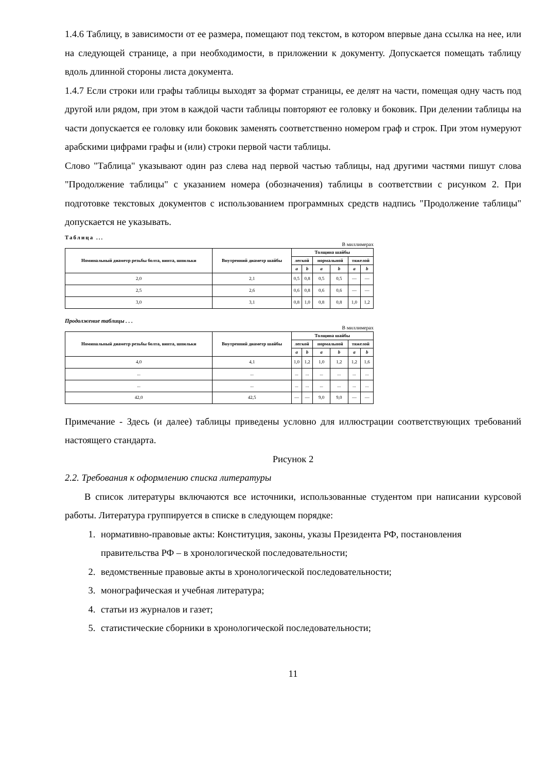1.4.6 Таблицу, в зависимости от ее размера, помещают под текстом, в котором впервые дана ссылка на нее, или на следующей странице, а при необходимости, в приложении к документу. Допускается помещать таблицу вдоль длинной стороны листа документа.
1.4.7 Если строки или графы таблицы выходят за формат страницы, ее делят на части, помещая одну часть под другой или рядом, при этом в каждой части таблицы повторяют ее головку и боковик. При делении таблицы на части допускается ее головку или боковик заменять соответственно номером граф и строк. При этом нумеруют арабскими цифрами графы и (или) строки первой части таблицы.
Слово "Таблица" указывают один раз слева над первой частью таблицы, над другими частями пишут слова "Продолжение таблицы" с указанием номера (обозначения) таблицы в соответствии с рисунком 2. При подготовке текстовых документов с использованием программных средств надпись "Продолжение таблицы" допускается не указывать.
Таблица ...
В миллимерах
| Номинальный диаметр резьбы болта, винта, шпильки | Внутренний диаметр шайбы | Толщина шайбы | | | | | |
| --- | --- | --- | --- | --- | --- | --- | --- |
| | | легкой | | нормальной | | тяжелой | |
| | | a | b | a | b | a | b |
| 2,0 | 2,1 | 0,5 | 0,8 | 0,5 | 0,5 | — | — |
| 2,5 | 2,6 | 0,6 | 0,8 | 0,6 | 0,6 | — | — |
| 3,0 | 3,1 | 0,8 | 1,0 | 0,8 | 0,8 | 1,0 | 1,2 |
Продолжение таблицы . . .
В миллимерах
| Номинальный диаметр резьбы болта, винта, шпильки | Внутренний диаметр шайбы | Толщина шайбы | | | | | |
| --- | --- | --- | --- | --- | --- | --- | --- |
| | | легкой | | нормальной | | тяжелой | |
| | | a | b | a | b | a | b |
| 4,0 | 4,1 | 1,0 | 1,2 | 1,0 | 1,2 | 1,2 | 1,6 |
| ... | ... | ... | ... | ... | ... | ... | ... |
| ... | ... | ... | ... | ... | ... | ... | ... |
| 42,0 | 42,5 | — | — | 9,0 | 9,0 | — | — |
Примечание - Здесь (и далее) таблицы приведены условно для иллюстрации соответствующих требований настоящего стандарта.
Рисунок 2
2.2. Требования к оформлению списка литературы
В список литературы включаются все источники, использованные студентом при написании курсовой работы. Литература группируется в списке в следующем порядке:
1. нормативно-правовые акты: Конституция, законы, указы Президента РФ, постановления правительства РФ – в хронологической последовательности;
2. ведомственные правовые акты в хронологической последовательности;
3. монографическая и учебная литература;
4. статьи из журналов и газет;
5. статистические сборники в хронологической последовательности;
11